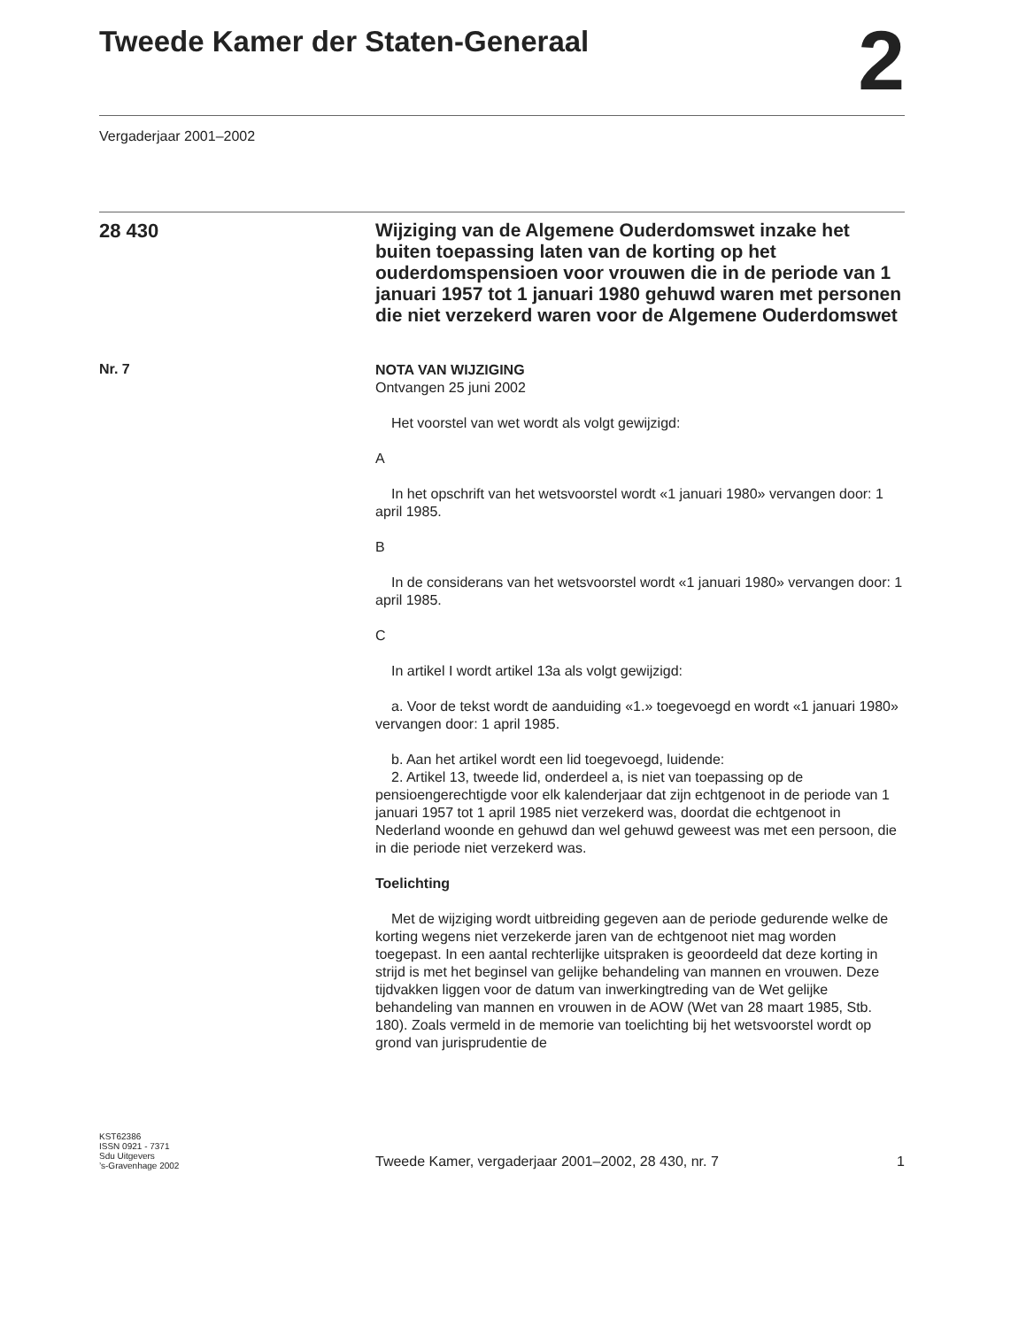Tweede Kamer der Staten-Generaal 2
Vergaderjaar 2001–2002
28 430
Wijziging van de Algemene Ouderdomswet inzake het buiten toepassing laten van de korting op het ouderdomspensioen voor vrouwen die in de periode van 1 januari 1957 tot 1 januari 1980 gehuwd waren met personen die niet verzekerd waren voor de Algemene Ouderdomswet
Nr. 7
NOTA VAN WIJZIGING
Ontvangen 25 juni 2002
Het voorstel van wet wordt als volgt gewijzigd:
A
In het opschrift van het wetsvoorstel wordt «1 januari 1980» vervangen door: 1 april 1985.
B
In de considerans van het wetsvoorstel wordt «1 januari 1980» vervangen door: 1 april 1985.
C
In artikel I wordt artikel 13a als volgt gewijzigd:
a. Voor de tekst wordt de aanduiding «1.» toegevoegd en wordt «1 januari 1980» vervangen door: 1 april 1985.
b. Aan het artikel wordt een lid toegevoegd, luidende:
2. Artikel 13, tweede lid, onderdeel a, is niet van toepassing op de pensioengerechtigde voor elk kalenderjaar dat zijn echtgenoot in de periode van 1 januari 1957 tot 1 april 1985 niet verzekerd was, doordat die echtgenoot in Nederland woonde en gehuwd dan wel gehuwd geweest was met een persoon, die in die periode niet verzekerd was.
Toelichting
Met de wijziging wordt uitbreiding gegeven aan de periode gedurende welke de korting wegens niet verzekerde jaren van de echtgenoot niet mag worden toegepast. In een aantal rechterlijke uitspraken is geoordeeld dat deze korting in strijd is met het beginsel van gelijke behandeling van mannen en vrouwen. Deze tijdvakken liggen voor de datum van inwerkingtreding van de Wet gelijke behandeling van mannen en vrouwen in de AOW (Wet van 28 maart 1985, Stb. 180). Zoals vermeld in de memorie van toelichting bij het wetsvoorstel wordt op grond van jurisprudentie de
KST62386
ISSN 0921 - 7371
Sdu Uitgevers
’s-Gravenhage 2002
Tweede Kamer, vergaderjaar 2001–2002, 28 430, nr. 7 1